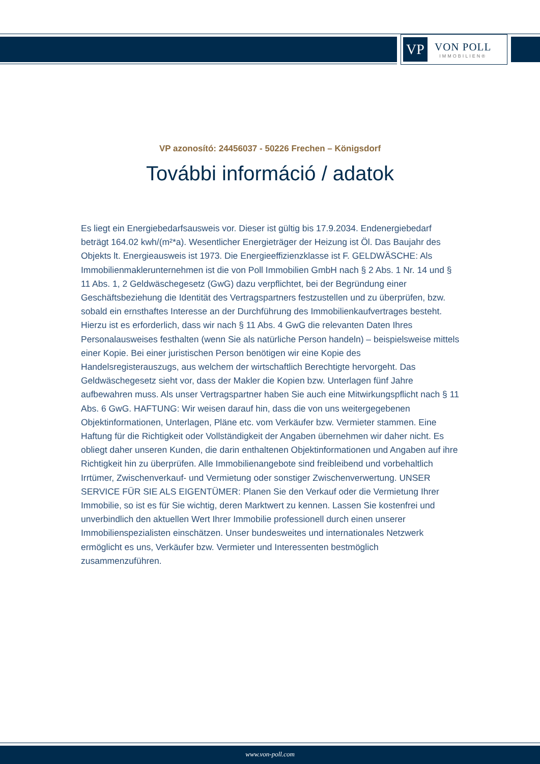VP
VON POLL
IMMOBILIEN®
VP azonosító: 24456037 - 50226 Frechen – Königsdorf
További információ / adatok
Es liegt ein Energiebedarfsausweis vor. Dieser ist gültig bis 17.9.2034. Endenergiebedarf beträgt 164.02 kwh/(m²*a). Wesentlicher Energieträger der Heizung ist Öl. Das Baujahr des Objekts lt. Energieausweis ist 1973. Die Energieeffizienzklasse ist F. GELDWÄSCHE: Als Immobilienmaklerunternehmen ist die von Poll Immobilien GmbH nach § 2 Abs. 1 Nr. 14 und § 11 Abs. 1, 2 Geldwäschegesetz (GwG) dazu verpflichtet, bei der Begründung einer Geschäftsbeziehung die Identität des Vertragspartners festzustellen und zu überprüfen, bzw. sobald ein ernsthaftes Interesse an der Durchführung des Immobilienkaufvertrages besteht. Hierzu ist es erforderlich, dass wir nach § 11 Abs. 4 GwG die relevanten Daten Ihres Personalausweises festhalten (wenn Sie als natürliche Person handeln) – beispielsweise mittels einer Kopie. Bei einer juristischen Person benötigen wir eine Kopie des Handelsregisterauszugs, aus welchem der wirtschaftlich Berechtigte hervorgeht. Das Geldwäschegesetz sieht vor, dass der Makler die Kopien bzw. Unterlagen fünf Jahre aufbewahren muss. Als unser Vertragspartner haben Sie auch eine Mitwirkungspflicht nach § 11 Abs. 6 GwG. HAFTUNG: Wir weisen darauf hin, dass die von uns weitergegebenen Objektinformationen, Unterlagen, Pläne etc. vom Verkäufer bzw. Vermieter stammen. Eine Haftung für die Richtigkeit oder Vollständigkeit der Angaben übernehmen wir daher nicht. Es obliegt daher unseren Kunden, die darin enthaltenen Objektinformationen und Angaben auf ihre Richtigkeit hin zu überprüfen. Alle Immobilienangebote sind freibleibend und vorbehaltlich Irrtümer, Zwischenverkauf- und Vermietung oder sonstiger Zwischenverwertung. UNSER SERVICE FÜR SIE ALS EIGENTÜMER: Planen Sie den Verkauf oder die Vermietung Ihrer Immobilie, so ist es für Sie wichtig, deren Marktwert zu kennen. Lassen Sie kostenfrei und unverbindlich den aktuellen Wert Ihrer Immobilie professionell durch einen unserer Immobilienspezialisten einschätzen. Unser bundesweites und internationales Netzwerk ermöglicht es uns, Verkäufer bzw. Vermieter und Interessenten bestmöglich zusammenzuführen.
www.von-poll.com